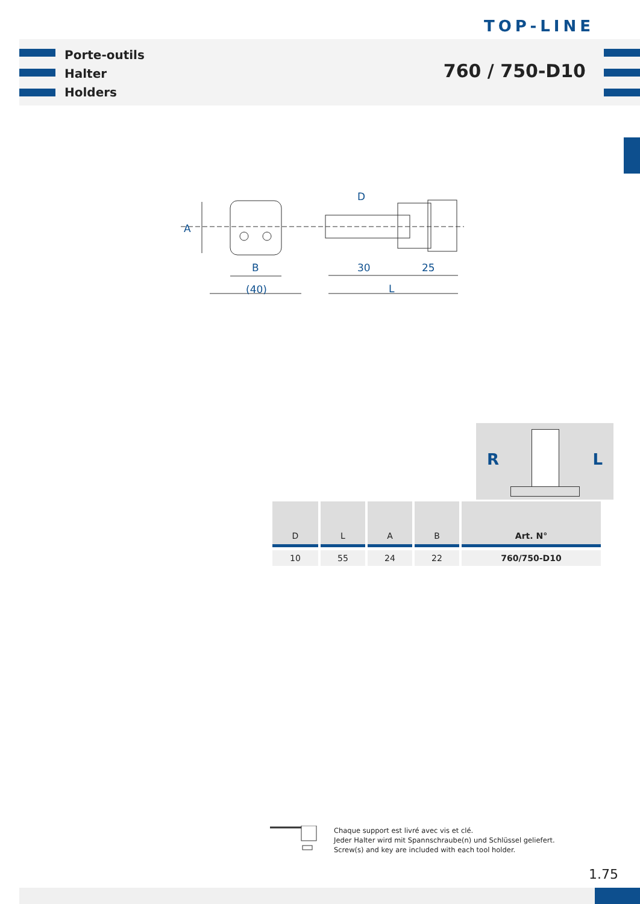TOP-LINE
Porte-outils
Halter
Holders
760 / 750-D10
A
B
(40)
D
30
25
L
R L
| D | L | A | B | Art. N° |
| --- | --- | --- | --- | --- |
| 10 | 55 | 24 | 22 | 760/750-D10 |
Chaque support est livré avec vis et clé.
Jeder Halter wird mit Spannschraube(n) und Schlüssel geliefert.
Screw(s) and key are included with each tool holder.
1.75